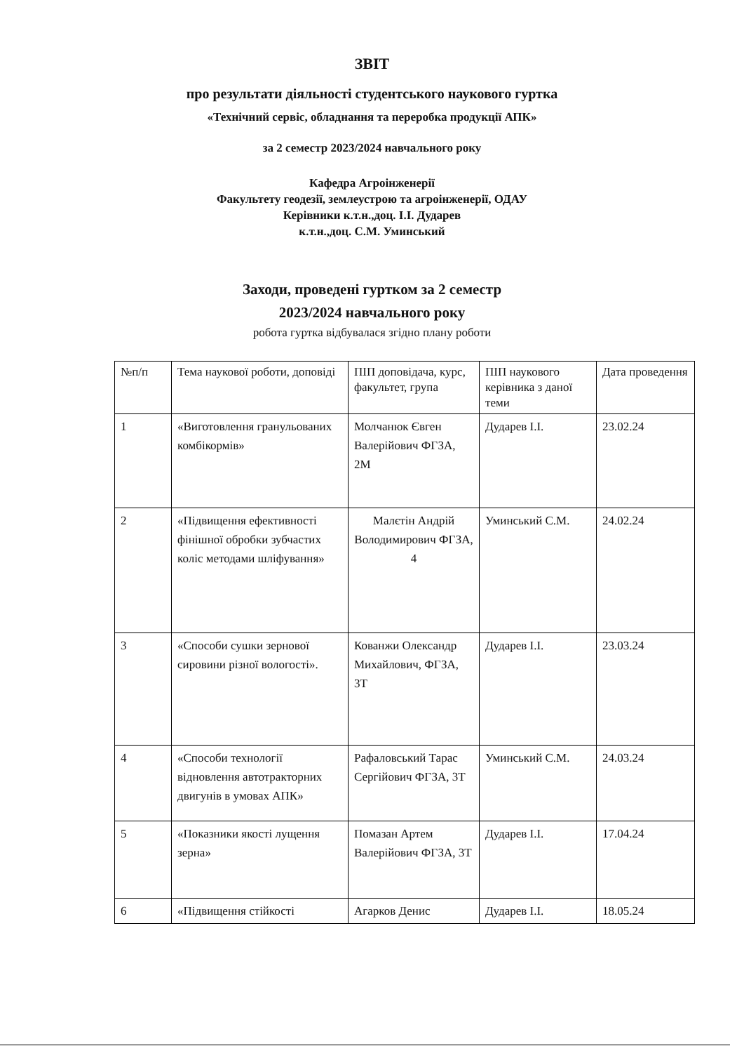ЗВІТ
про результати діяльності студентського наукового гуртка
«Технічний сервіс, обладнання та переробка продукції АПК»
за 2 семестр 2023/2024 навчального року
Кафедра Агроінженерії
Факультету геодезії, землеустрою та агроінженерії, ОДАУ
Керівники к.т.н.,доц. І.І. Дударев
к.т.н.,доц. С.М. Уминський
Заходи, проведені гуртком за 2 семестр
2023/2024 навчального року
робота гуртка відбувалася згідно плану роботи
| №п/п | Тема наукової роботи, доповіді | ПІП доповідача, курс, факультет, група | ПІП наукового керівника з даної теми | Дата проведення |
| --- | --- | --- | --- | --- |
| 1 | «Виготовлення гранульованих комбікормів» | Молчанюк Євген Валерійович ФГЗА, 2М | Дударев І.І. | 23.02.24 |
| 2 | «Підвищення ефективності фінішної обробки зубчастих коліс методами шліфування» | Малєтін Андрій Володимирович ФГЗА, 4 | Уминський С.М. | 24.02.24 |
| 3 | «Способи сушки зернової сировини різної вологості». | Кованжи Олександр Михайлович, ФГЗА, 3Т | Дударев І.І. | 23.03.24 |
| 4 | «Способи технології відновлення автотракторних двигунів в умовах АПК» | Рафаловський Тарас Сергійович ФГЗА, 3Т | Уминський С.М. | 24.03.24 |
| 5 | «Показники якості лущення зерна» | Помазан Артем Валерійович ФГЗА, 3Т | Дударев І.І. | 17.04.24 |
| 6 | «Підвищення стійкості | Агарков Денис | Дударев І.І. | 18.05.24 |